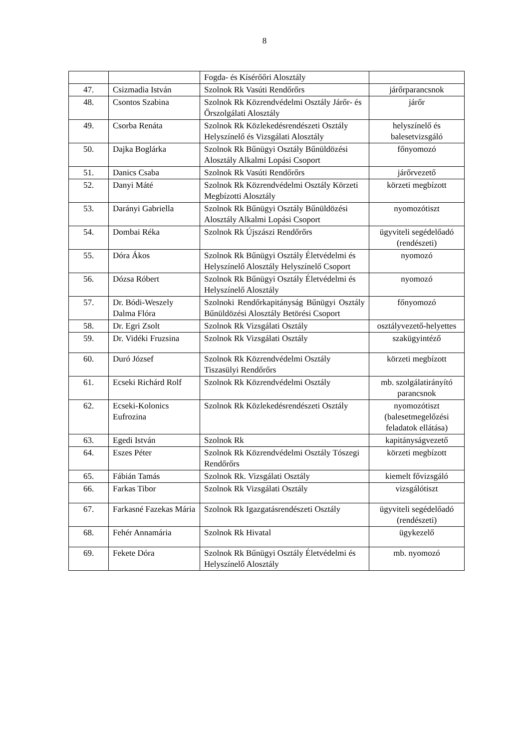8
| | | Fogda- és Kísérőőri Alosztály | |
| 47. | Csizmadia István | Szolnok Rk Vasúti Rendőrőrs | járőrparancsnok |
| 48. | Csontos Szabina | Szolnok Rk Közrendvédelmi Osztály Járőr- és Őrszolgálati Alosztály | járőr |
| 49. | Csorba Renáta | Szolnok Rk Közlekedésrendészeti Osztály Helyszínelő és Vizsgálati Alosztály | helyszínelő és balesetvizsgáló |
| 50. | Dajka Boglárka | Szolnok Rk Bűnügyi Osztály Bűnüldözési Alosztály Alkalmi Lopási Csoport | főnyomozó |
| 51. | Danics Csaba | Szolnok Rk Vasúti Rendőrőrs | járőrvezető |
| 52. | Danyi Máté | Szolnok Rk Közrendvédelmi Osztály Körzeti Megbízotti Alosztály | körzeti megbízott |
| 53. | Darányi Gabriella | Szolnok Rk Bűnügyi Osztály Bűnüldözési Alosztály Alkalmi Lopási Csoport | nyomozótiszt |
| 54. | Dombai Réka | Szolnok Rk Újszászi Rendőrőrs | ügyviteli segédelőadó (rendészeti) |
| 55. | Dóra Ákos | Szolnok Rk Bűnügyi Osztály Életvédelmi és Helyszínelő Alosztály Helyszínelő Csoport | nyomozó |
| 56. | Dózsa Róbert | Szolnok Rk Bűnügyi Osztály Életvédelmi és Helyszínelő Alosztály | nyomozó |
| 57. | Dr. Bódi-Weszely Dalma Flóra | Szolnoki Rendőrkapitányság Bűnügyi Osztály Bűnüldözési Alosztály Betörési Csoport | főnyomozó |
| 58. | Dr. Egri Zsolt | Szolnok Rk Vizsgálati Osztály | osztályvezető-helyettes |
| 59. | Dr. Vidéki Fruzsina | Szolnok Rk Vizsgálati Osztály | szakügyintéző |
| 60. | Duró József | Szolnok Rk Közrendvédelmi Osztály Tiszasülyi Rendőrőrs | körzeti megbízott |
| 61. | Ecseki Richárd Rolf | Szolnok Rk Közrendvédelmi Osztály | mb. szolgálatirányító parancsnok |
| 62. | Ecseki-Kolonics Eufrozina | Szolnok Rk Közlekedésrendészeti Osztály | nyomozótiszt (balesetmegelőzési feladatok ellátása) |
| 63. | Egedi István | Szolnok Rk | kapitányságvezető |
| 64. | Eszes Péter | Szolnok Rk Közrendvédelmi Osztály Tószegi Rendőrőrs | körzeti megbízott |
| 65. | Fábián Tamás | Szolnok Rk. Vizsgálati Osztály | kiemelt fővizsgáló |
| 66. | Farkas Tibor | Szolnok Rk Vizsgálati Osztály | vizsgálótiszt |
| 67. | Farkasné Fazekas Mária | Szolnok Rk Igazgatásrendészeti Osztály | ügyviteli segédelőadó (rendészeti) |
| 68. | Fehér Annamária | Szolnok Rk Hivatal | ügykezelő |
| 69. | Fekete Dóra | Szolnok Rk Bűnügyi Osztály Életvédelmi és Helyszínelő Alosztály | mb. nyomozó |